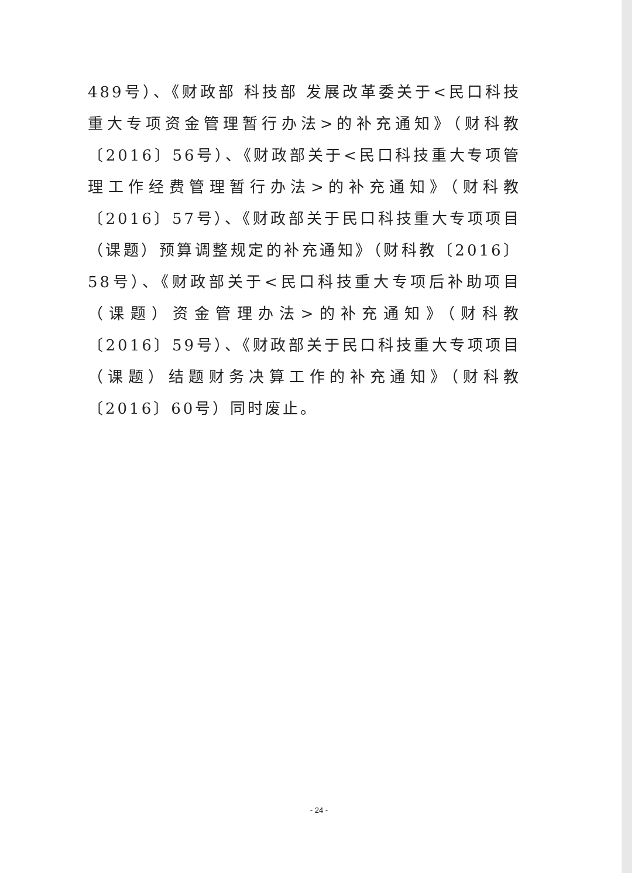489号）、《财政部 科技部 发展改革委关于<民口科技重大专项资金管理暂行办法>的补充通知》（财科教〔2016〕56号）、《财政部关于<民口科技重大专项管理工作经费管理暂行办法>的补充通知》（财科教〔2016〕57号）、《财政部关于民口科技重大专项项目（课题）预算调整规定的补充通知》（财科教〔2016〕58号）、《财政部关于<民口科技重大专项后补助项目（课题）资金管理办法>的补充通知》（财科教〔2016〕59号）、《财政部关于民口科技重大专项项目（课题）结题财务决算工作的补充通知》（财科教〔2016〕60号）同时废止。
- 24 -